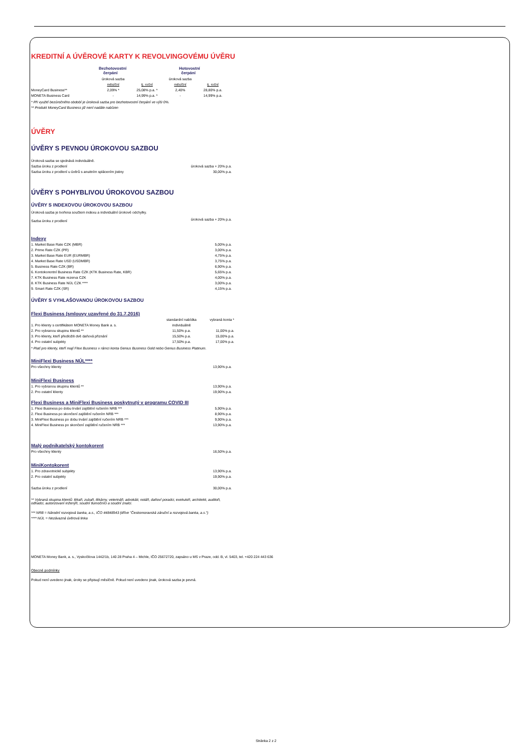KREDITNÍ A ÚVĚROVÉ KARTY K REVOLVINGOVÉMU ÚVĚRU
| | Bezhotovostní čerpání | | Hotovostní čerpání | |
| | úroková sazba | | úroková sazba | |
| | měsíční | tj. roční | měsíční | tj. roční |
| MoneyCard Business** | 2,09% * | 25,08% p.a. * | 2,40% | 28,80% p.a. |
| MONETA Business Card | - | 14,99% p.a. * | - | 14,99% p.a. |
* Při využití bezúročného období je úroková sazba pro bezhotovostní čerpání ve výši 0%.
** Produkt MoneyCard Business již není nadále nabízen
ÚVĚRY
ÚVĚRY S PEVNOU ÚROKOVOU SAZBOU
| Úroková sazba se sjednává individuálně. | |
| Sazba úroku z prodlení | úroková sazba + 20% p.a. |
| Sazba úroku z prodlení u úvěrů s anuitním splácením jistiny | 30,00% p.a. |
ÚVĚRY S POHYBLIVOU ÚROKOVOU SAZBOU
ÚVĚRY S INDEXOVOU ÚROKOVOU SAZBOU
| Úroková sazba je tvořena součtem indexu a individuální úrokové odchylky. | |
| Sazba úroku z prodlení | úroková sazba + 20% p.a. |
Indexy
| 1. Market Base Rate CZK (MBR) | 5,00% p.a. |
| 2. Prime Rate CZK (PR) | 3,00% p.a. |
| 3. Market Base Rate EUR (EURMBR) | 4,75% p.a. |
| 4. Market Base Rate USD (USDMBR) | 3,75% p.a. |
| 5. Business Rate CZK (BR) | 6,90% p.a. |
| 6. Kontokorentní Business Rate CZK (KTK Business Rate, KBR) | 5,65% p.a. |
| 7. KTK Business Rate rezerva CZK | 4,00% p.a. |
| 8. KTK Business Rate NÚL CZK **** | 3,00% p.a. |
| 9. Smart Rate CZK (SR) | 4,15% p.a. |
ÚVĚRY S VYHLAŠOVANOU ÚROKOVOU SAZBOU
Flexi Business (smlouvy uzavřené do 31.7.2016)
| | standardní nabídka | vybraná konta * |
| 1. Pro klienty s certifikátem MONETA Money Bank a. s. | individuálně | |
| 2. Pro vybranou skupinu klientů ** | 11,50% p.a. | 11,00% p.a. |
| 3. Pro klienty, kteří předložili dvě daňová přiznání | 15,50% p.a. | 15,00% p.a. |
| 4. Pro ostatní subjekty | 17,50% p.a. | 17,00% p.a. |
* Platí pro klienty, kteří mají Flexi Business v rámci konta Genius Business Gold nebo Genius Business Platinum.
MiniFlexi Business NÚL****
| Pro všechny klienty | 13,90% p.a. |
MiniFlexi Business
| 1. Pro vybranou skupinu klientů ** | 13,90% p.a. |
| 2. Pro ostatní klienty | 19,90% p.a. |
Flexi Business a MiniFlexi Business poskytnutý v programu COVID III
| 1. Flexi Business po dobu trvání zajištění ručením NRB *** | 5,90% p.a. |
| 2. Flexi Business po skončení zajištění ručením NRB *** | 8,90% p.a. |
| 3. MiniFlexi Business po dobu trvání zajištění ručením NRB *** | 9,90% p.a. |
| 4. MiniFlexi Business po skončení zajištění ručením NRB *** | 13,90% p.a. |
Malý podnikatelský kontokorent
| Pro všechny klienty | 16,50% p.a. |
MiniKontokorent
| 1. Pro zdravotnické subjekty | 13,90% p.a. |
| 2. Pro ostatní subjekty | 19,90% p.a. |
| Sazba úroku z prodlení | 30,00% p.a. |
** Vybraná skupina klientů: lékaři, zubaři, lékárny, veterináři, advokáti, notáři, daňoví poradci, exekutoři, architekti, auditoři,
odhadci, autorizovaní inženýři, soudní tlumočníci a soudní znalci.
*** NRB = Národní rozvojová banka, a.s., IČO 44848943 (dříve "Českomoravská záruční a rozvojová banka, a.s.")
**** NÚL = Nezávazná úvěrová linka
MONETA Money Bank, a. s., Vyskočilova 1442/1b, 140 28 Praha 4 – Michle, IČO 25672720, zapsáno u MS v Praze, odd. B, vl. 5403, tel. +420 224 443 636
Obecné podmínky
Pokud není uvedeno jinak, úroky se připisují měsíčně. Pokud není uvedeno jinak, úroková sazba je pevná.
Stránka 2 z 2